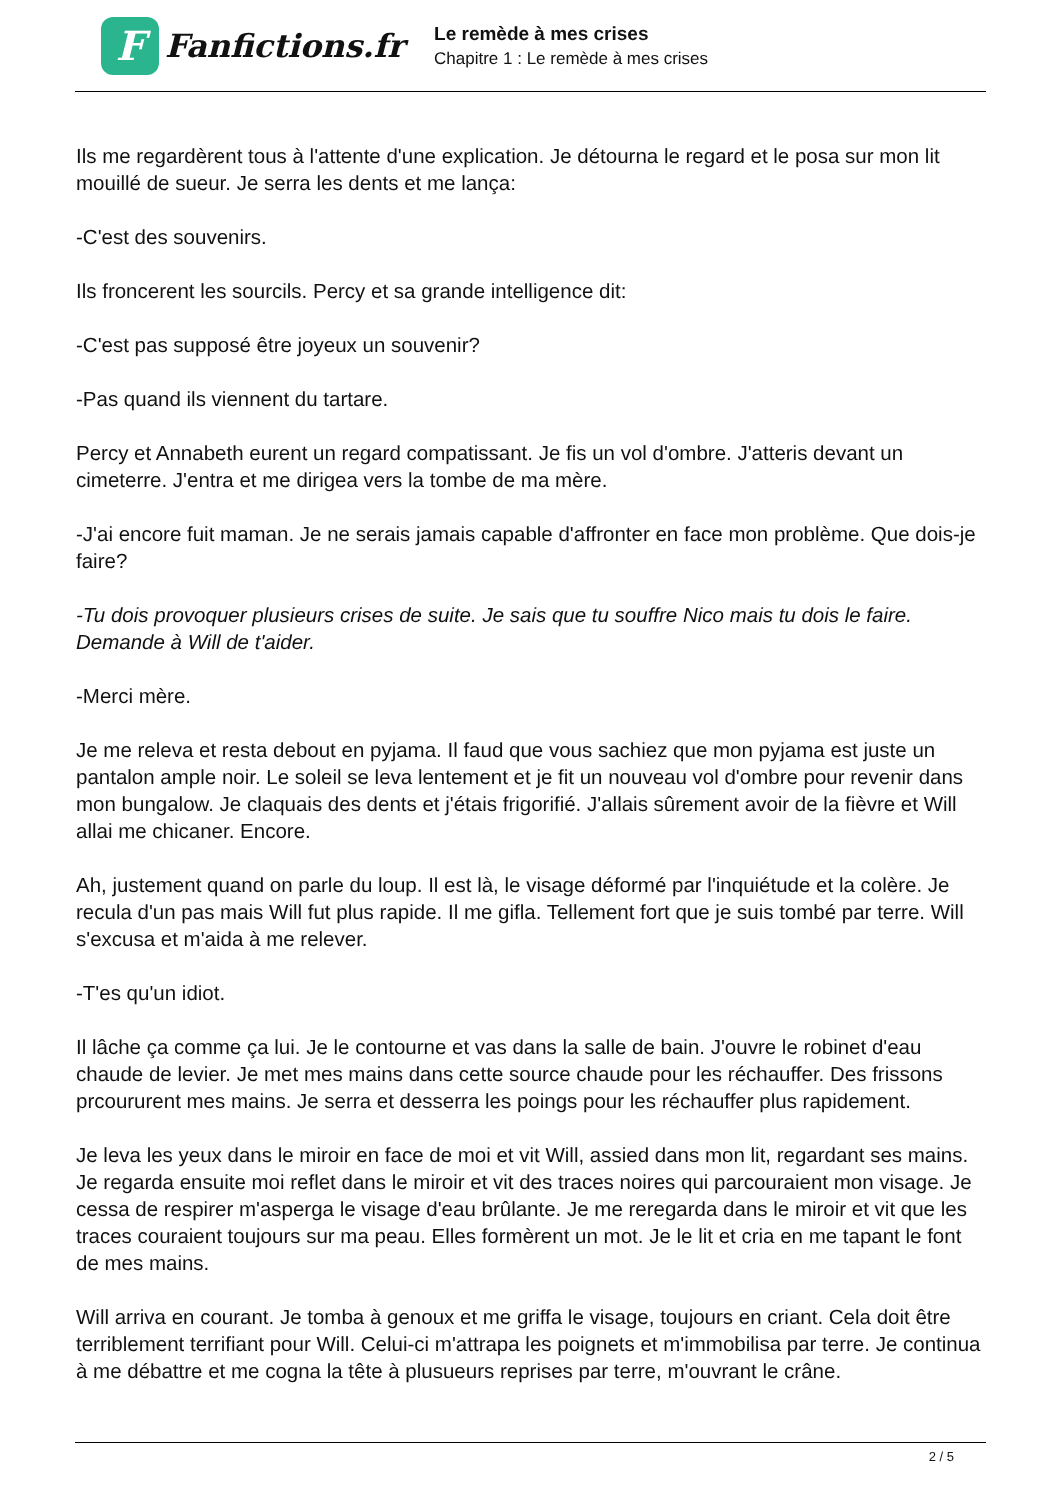F
Fanfictions.fr
Le remède à mes crises
Chapitre 1 : Le remède à mes crises
Ils me regardèrent tous à l'attente d'une explication. Je détourna le regard et le posa sur mon lit mouillé de sueur. Je serra les dents et me lança:
-C'est des souvenirs.
Ils froncerent les sourcils. Percy et sa grande intelligence dit:
-C'est pas supposé être joyeux un souvenir?
-Pas quand ils viennent du tartare.
Percy et Annabeth eurent un regard compatissant. Je fis un vol d'ombre. J'atteris devant un cimeterre. J'entra et me dirigea vers la tombe de ma mère.
-J'ai encore fuit maman. Je ne serais jamais capable d'affronter en face mon problème. Que dois-je faire?
-Tu dois provoquer plusieurs crises de suite. Je sais que tu souffre Nico mais tu dois le faire. Demande à Will de t'aider.
-Merci mère.
Je me releva et resta debout en pyjama. Il faud que vous sachiez que mon pyjama est juste un pantalon ample noir. Le soleil se leva lentement et je fit un nouveau vol d'ombre pour revenir dans mon bungalow. Je claquais des dents et j'étais frigorifié. J'allais sûrement avoir de la fièvre et Will allai me chicaner. Encore.
Ah, justement quand on parle du loup. Il est là, le visage déformé par l'inquiétude et la colère. Je recula d'un pas mais Will fut plus rapide. Il me gifla. Tellement fort que je suis tombé par terre. Will s'excusa et m'aida à me relever.
-T'es qu'un idiot.
Il lâche ça comme ça lui. Je le contourne et vas dans la salle de bain. J'ouvre le robinet d'eau chaude de levier. Je met mes mains dans cette source chaude pour les réchauffer. Des frissons prcoururent mes mains. Je serra et desserra les poings pour les réchauffer plus rapidement.
Je leva les yeux dans le miroir en face de moi et vit Will, assied dans mon lit, regardant ses mains. Je regarda ensuite moi reflet dans le miroir et vit des traces noires qui parcouraient mon visage. Je cessa de respirer m'asperga le visage d'eau brûlante. Je me reregarda dans le miroir et vit que les traces couraient toujours sur ma peau. Elles formèrent un mot. Je le lit et cria en me tapant le font de mes mains.
Will arriva en courant. Je tomba à genoux et me griffa le visage, toujours en criant. Cela doit être terriblement terrifiant pour Will. Celui-ci m'attrapa les poignets et m'immobilisa par terre. Je continua à me débattre et me cogna la tête à plusueurs reprises par terre, m'ouvrant le crâne.
2 / 5